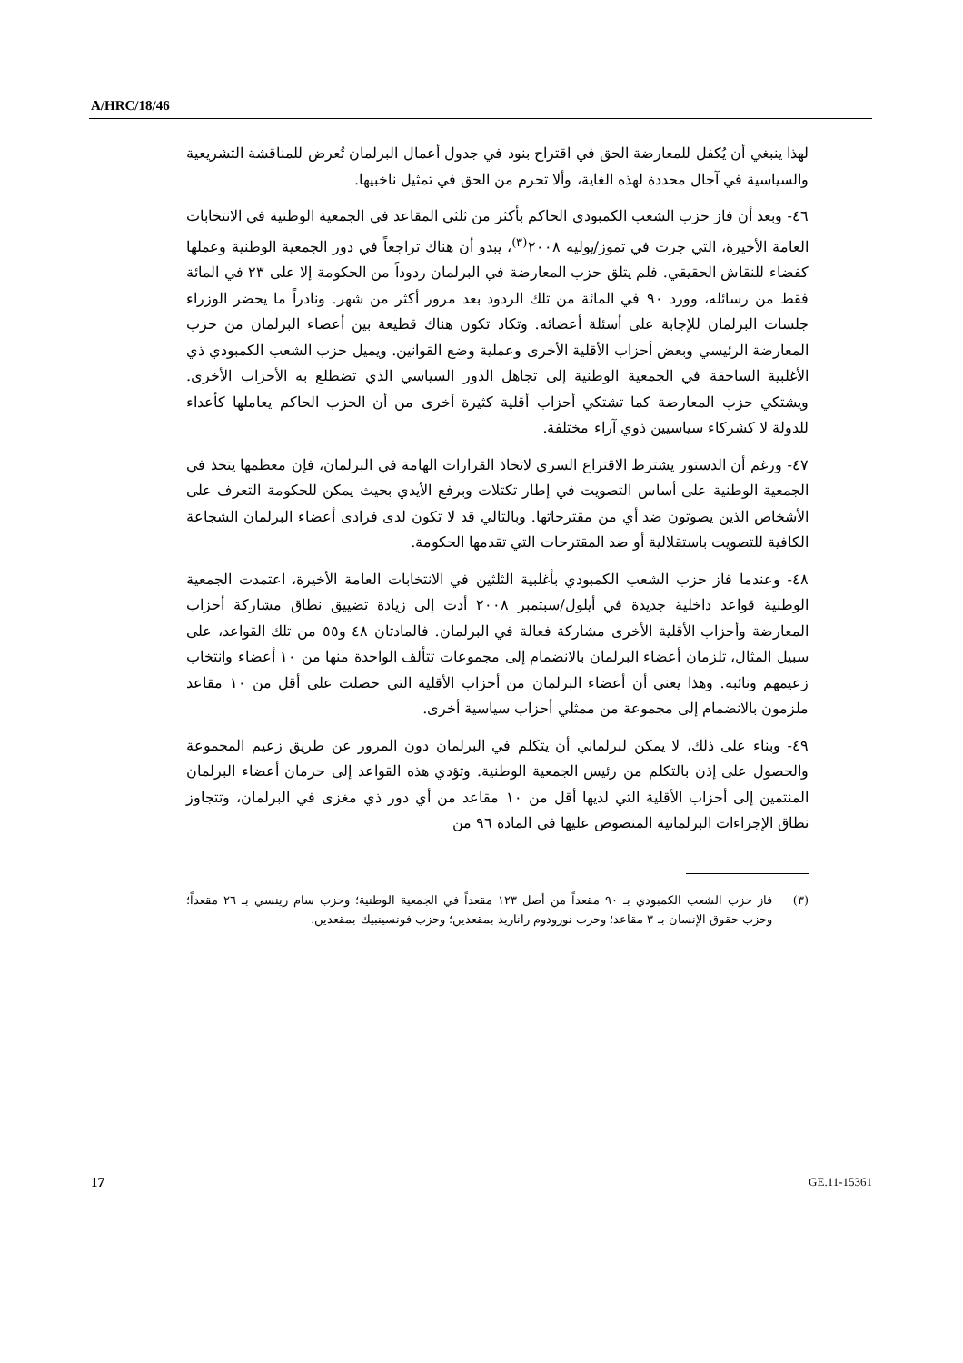A/HRC/18/46
لهذا ينبغي أن يُكفل للمعارضة الحق في اقتراح بنود في جدول أعمال البرلمان تُعرض للمناقشة التشريعية والسياسية في آجال محددة لهذه الغاية، وألا تحرم من الحق في تمثيل ناخبيها.
٤٦- وبعد أن فاز حزب الشعب الكمبودي الحاكم بأكثر من ثلثي المقاعد في الجمعية الوطنية في الانتخابات العامة الأخيرة، التي جرت في تموز/يوليه ٢٠٠٨<sup>(٣)</sup>، يبدو أن هناك تراجعاً في دور الجمعية الوطنية وعملها كفضاء للنقاش الحقيقي. فلم يتلق حزب المعارضة في البرلمان ردوداً من الحكومة إلا على ٢٣ في المائة فقط من رسائله، وورد ٩٠ في المائة من تلك الردود بعد مرور أكثر من شهر. ونادراً ما يحضر الوزراء جلسات البرلمان للإجابة على أسئلة أعضائه. وتكاد تكون هناك قطيعة بين أعضاء البرلمان من حزب المعارضة الرئيسي وبعض أحزاب الأقلية الأخرى وعملية وضع القوانين. ويميل حزب الشعب الكمبودي ذي الأغلبية الساحقة في الجمعية الوطنية إلى تجاهل الدور السياسي الذي تضطلع به الأحزاب الأخرى. ويشتكي حزب المعارضة كما تشتكي أحزاب أقلية كثيرة أخرى من أن الحزب الحاكم يعاملها كأعداء للدولة لا كشركاء سياسيين ذوي آراء مختلفة.
٤٧- ورغم أن الدستور يشترط الاقتراع السري لاتخاذ القرارات الهامة في البرلمان، فإن معظمها يتخذ في الجمعية الوطنية على أساس التصويت في إطار تكتلات وبرفع الأيدي بحيث يمكن للحكومة التعرف على الأشخاص الذين يصوتون ضد أي من مقترحاتها. وبالتالي قد لا تكون لدى فرادى أعضاء البرلمان الشجاعة الكافية للتصويت باستقلالية أو ضد المقترحات التي تقدمها الحكومة.
٤٨- وعندما فاز حزب الشعب الكمبودي بأغلبية الثلثين في الانتخابات العامة الأخيرة، اعتمدت الجمعية الوطنية قواعد داخلية جديدة في أيلول/سبتمبر ٢٠٠٨ أدت إلى زيادة تضييق نطاق مشاركة أحزاب المعارضة وأحزاب الأقلية الأخرى مشاركة فعالة في البرلمان. فالمادتان ٤٨ و٥٥ من تلك القواعد، على سبيل المثال، تلزمان أعضاء البرلمان بالانضمام إلى مجموعات تتألف الواحدة منها من ١٠ أعضاء وانتخاب زعيمهم ونائبه. وهذا يعني أن أعضاء البرلمان من أحزاب الأقلية التي حصلت على أقل من ١٠ مقاعد ملزمون بالانضمام إلى مجموعة من ممثلي أحزاب سياسية أخرى.
٤٩- وبناء على ذلك، لا يمكن لبرلماني أن يتكلم في البرلمان دون المرور عن طريق زعيم المجموعة والحصول على إذن بالتكلم من رئيس الجمعية الوطنية. وتؤدي هذه القواعد إلى حرمان أعضاء البرلمان المنتمين إلى أحزاب الأقلية التي لديها أقل من ١٠ مقاعد من أي دور ذي مغزى في البرلمان، وتتجاوز نطاق الإجراءات البرلمانية المنصوص عليها في المادة ٩٦ من
(٣) فاز حزب الشعب الكمبودي بـ ٩٠ مقعداً من أصل ١٢٣ مقعداً في الجمعية الوطنية؛ وحزب سام رينسي بـ ٢٦ مقعداً؛ وحزب حقوق الإنسان بـ ٣ مقاعد؛ وحزب نورودوم راناريد بمقعدين؛ وحزب فونسينبيك بمقعدين.
17 GE.11-15361